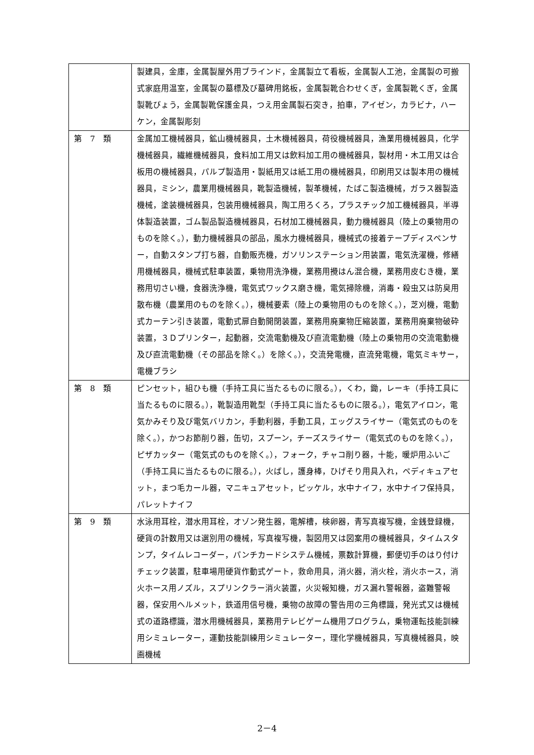| | 製建具，金庫，金属製屋外用ブラインド，金属製立て看板，金属製人工池，金属製の可搬式家庭用温室，金属製の墓標及び墓碑用銘板，金属製靴合わせくぎ，金属製靴くぎ，金属製靴びょう，金属製靴保護金具，つえ用金属製石突き，拍車，アイゼン，カラビナ，ハーケン，金属製彫刻 |
| 第 7 類 | 金属加工機械器具，鉱山機械器具，土木機械器具，荷役機械器具，漁業用機械器具，化学機械器具，繊維機械器具，食料加工用又は飲料加工用の機械器具，製材用・木工用又は合板用の機械器具，パルプ製造用・製紙用又は紙工用の機械器具，印刷用又は製本用の機械器具，ミシン，農業用機械器具，靴製造機械，製革機械，たばこ製造機械，ガラス器製造機械，塗装機械器具，包装用機械器具，陶工用ろくろ，プラスチック加工機械器具，半導体製造装置，ゴム製品製造機械器具，石材加工機械器具，動力機械器具（陸上の乗物用のものを除く。），動力機械器具の部品，風水力機械器具，機械式の接着テープディスペンサー，自動スタンプ打ち器，自動販売機，ガソリンステーション用装置，電気洗濯機，修繕用機械器具，機械式駐車装置，乗物用洗浄機，業務用攪はん混合機，業務用皮むき機，業務用切さい機，食器洗浄機，電気式ワックス磨き機，電気掃除機，消毒・殺虫又は防臭用散布機（農業用のものを除く。），機械要素（陸上の乗物用のものを除く。），芝刈機，電動式カーテン引き装置，電動式扉自動開閉装置，業務用廃棄物圧縮装置，業務用廃棄物破砕装置，３Ｄプリンター，起動器，交流電動機及び直流電動機（陸上の乗物用の交流電動機及び直流電動機（その部品を除く。）を除く。），交流発電機，直流発電機，電気ミキサー，電機ブラシ |
| 第 8 類 | ピンセット，組ひも機（手持工具に当たるものに限る。），くわ，鋤，レーキ（手持工具に当たるものに限る。），靴製造用靴型（手持工具に当たるものに限る。），電気アイロン，電気かみそり及び電気バリカン，手動利器，手動工具，エッグスライサー（電気式のものを除く。），かつお節削り器，缶切，スプーン，チーズスライサー（電気式のものを除く。），ピザカッター（電気式のものを除く。），フォーク，チャコ削り器，十能，暖炉用ふいご（手持工具に当たるものに限る。），火ばし，護身棒，ひげそり用具入れ，ペディキュアセット，まつ毛カール器，マニキュアセット，ピッケル，水中ナイフ，水中ナイフ保持具，パレットナイフ |
| 第 9 類 | 水泳用耳栓，潜水用耳栓，オゾン発生器，電解槽，検卵器，青写真複写機，金銭登録機，硬貨の計数用又は選別用の機械，写真複写機，製図用又は図案用の機械器具，タイムスタンプ，タイムレコーダー，パンチカードシステム機械，票数計算機，郵便切手のはり付けチェック装置，駐車場用硬貨作動式ゲート，救命用具，消火器，消火栓，消火ホース，消火ホース用ノズル，スプリンクラー消火装置，火災報知機，ガス漏れ警報器，盗難警報器，保安用ヘルメット，鉄道用信号機，乗物の故障の警告用の三角標識，発光式又は機械式の道路標識，潜水用機械器具，業務用テレビゲーム機用プログラム，乗物運転技能訓練用シミュレーター，運動技能訓練用シミュレーター，理化学機械器具，写真機械器具，映画機械 |
2－4